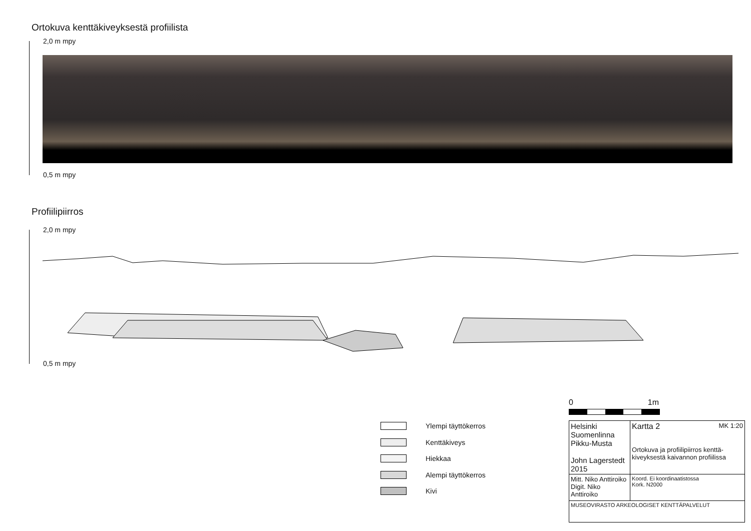Ortokuva kenttäkiveyksestä profiilista
2,0 m mpy
0,5 m mpy
Profiilipiirros
2,0 m mpy
0,5 m mpy
0 1m
Ylempi täyttökerros
Kenttäkiveys
Hiekkaa
Alempi täyttökerros
Kivi
| Helsinki Suomenlinna Pikku-Musta John Lagerstedt 2015 | Kartta 2 MK 1:20 Ortokuva ja profiilipiirros kenttä-kiveyksestä kaivannon profiilissa |
| Mitt. Niko Anttiroiko Digit. Niko Anttiroiko | Koord. Ei koordinaatistossa Kork. N2000 |
| MUSEOVIRASTO ARKEOLOGISET KENTTÄPALVELUT | |